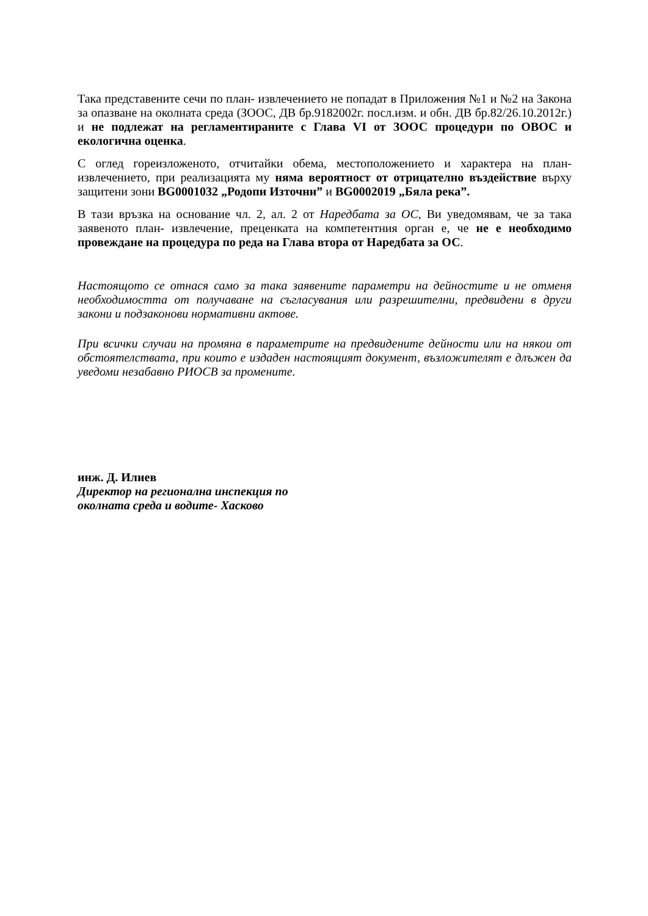Така представените сечи по план- извлечението не попадат в Приложения №1 и №2 на Закона за опазване на околната среда (ЗООС, ДВ бр.9182002г. посл.изм. и обн. ДВ бр.82/26.10.2012г.) и не подлежат на регламентираните с Глава VI от ЗООС процедури по ОВОС и екологична оценка.
С оглед гореизложеното, отчитайки обема, местоположението и характера на план-извлечението, при реализацията му няма вероятност от отрицателно въздействие върху защитени зони BG0001032 „Родопи Източни” и BG0002019 „Бяла река”.
В тази връзка на основание чл. 2, ал. 2 от Наредбата за ОС, Ви уведомявам, че за така заявеното план- извлечение, преценката на компетентния орган е, че не е необходимо провеждане на процедура по реда на Глава втора от Наредбата за ОС.
Настоящото се отнася само за така заявените параметри на дейностите и не отменя необходимостта от получаване на съгласувания или разрешителни, предвидени в други закони и подзаконови нормативни актове.
При всички случаи на промяна в параметрите на предвидените дейности или на някои от обстоятелствата, при които е издаден настоящият документ, възложителят е длъжен да уведоми незабавно РИОСВ за промените.
инж. Д. Илиев
Директор на регионална инспекция по
околната среда и водите- Хасково